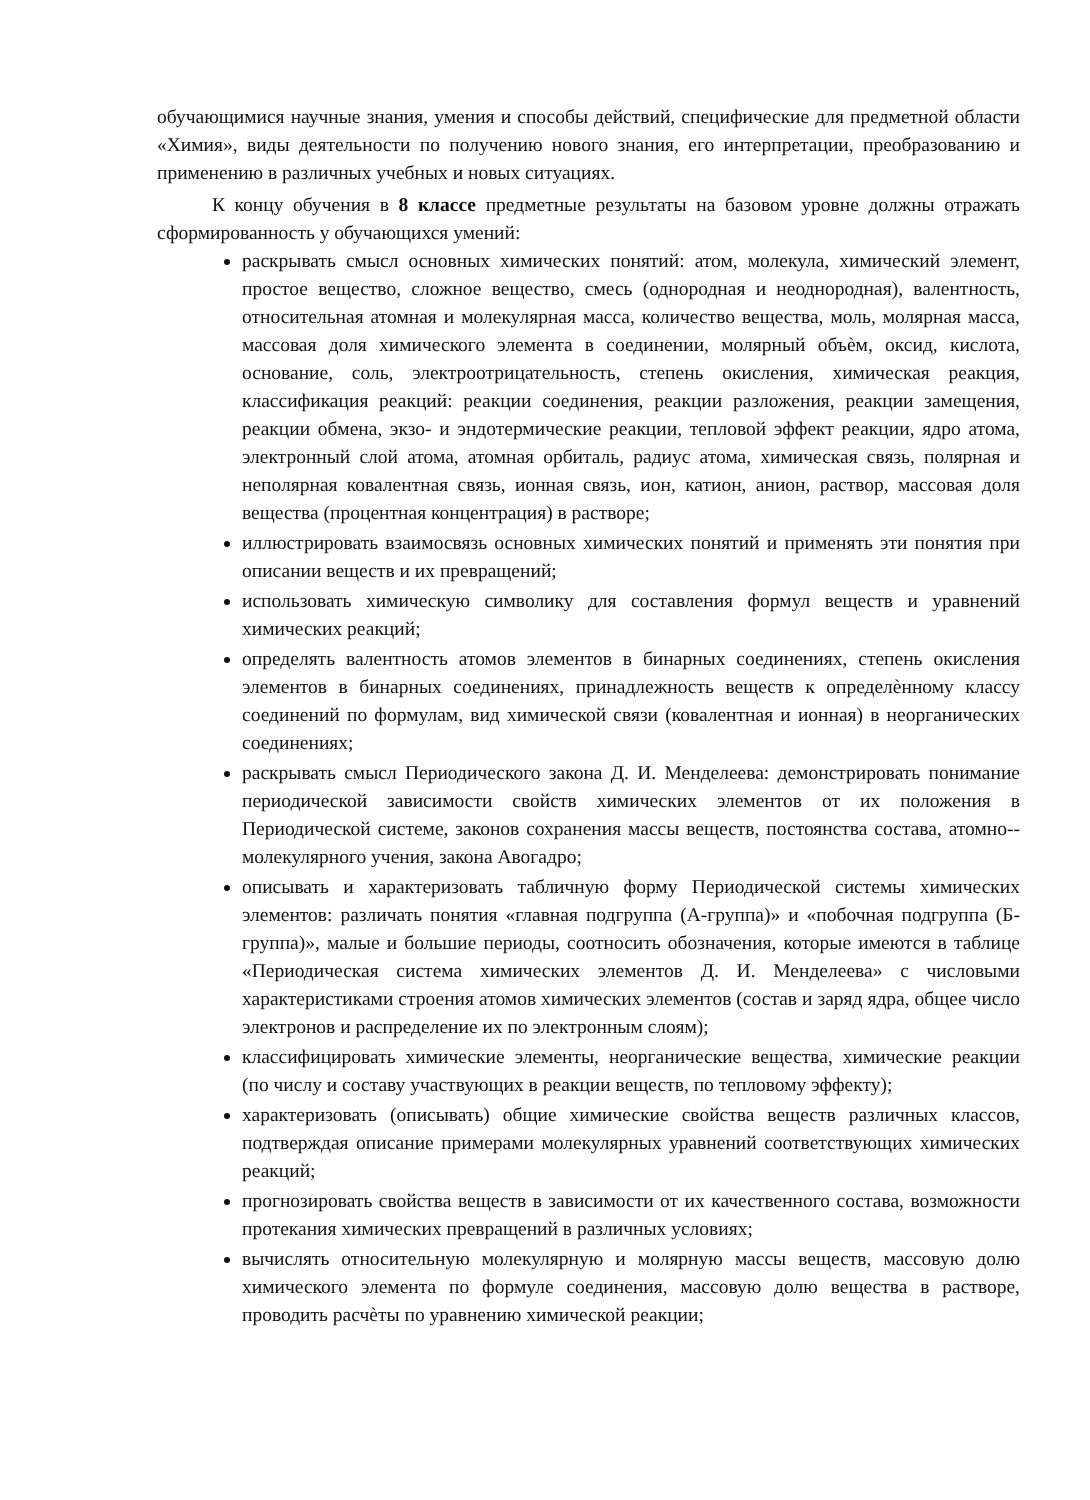обучающимися научные знания, умения и способы действий, специфические для предметной области «Химия», виды деятельности по получению нового знания, его интерпретации, преобразованию и применению в различных учебных и новых ситуациях.
К концу обучения в 8 классе предметные результаты на базовом уровне должны отражать сформированность у обучающихся умений:
раскрывать смысл основных химических понятий: атом, молекула, химический элемент, простое вещество, сложное вещество, смесь (однородная и неоднородная), валентность, относительная атомная и молекулярная масса, количество вещества, моль, молярная масса, массовая доля химического элемента в соединении, молярный объѐм, оксид, кислота, основание, соль, электроотрицательность, степень окисления, химическая реакция, классификация реакций: реакции соединения, реакции разложения, реакции замещения, реакции обмена, экзо- и эндотермические реакции, тепловой эффект реакции, ядро атома, электронный слой атома, атомная орбиталь, радиус атома, химическая связь, полярная и неполярная ковалентная связь, ионная связь, ион, катион, анион, раствор, массовая доля вещества (процентная концентрация) в растворе;
иллюстрировать взаимосвязь основных химических понятий и применять эти понятия при описании веществ и их превращений;
использовать химическую символику для составления формул веществ и уравнений химических реакций;
определять валентность атомов элементов в бинарных соединениях, степень окисления элементов в бинарных соединениях, принадлежность веществ к определѐнному классу соединений по формулам, вид химической связи (ковалентная и ионная) в неорганических соединениях;
раскрывать смысл Периодического закона Д. И. Менделеева: демонстрировать понимание периодической зависимости свойств химических элементов от их положения в Периодической системе, законов сохранения массы веществ, постоянства состава, атомно--молекулярного учения, закона Авогадро;
описывать и характеризовать табличную форму Периодической системы химических элементов: различать понятия «главная подгруппа (А-группа)» и «побочная подгруппа (Б-группа)», малые и большие периоды, соотносить обозначения, которые имеются в таблице «Периодическая система химических элементов Д. И. Менделеева» с числовыми характеристиками строения атомов химических элементов (состав и заряд ядра, общее число электронов и распределение их по электронным слоям);
классифицировать химические элементы, неорганические вещества, химические реакции (по числу и составу участвующих в реакции веществ, по тепловому эффекту);
характеризовать (описывать) общие химические свойства веществ различных классов, подтверждая описание примерами молекулярных уравнений соответствующих химических реакций;
прогнозировать свойства веществ в зависимости от их качественного состава, возможности протекания химических превращений в различных условиях;
вычислять относительную молекулярную и молярную массы веществ, массовую долю химического элемента по формуле соединения, массовую долю вещества в растворе, проводить расчѐты по уравнению химической реакции;